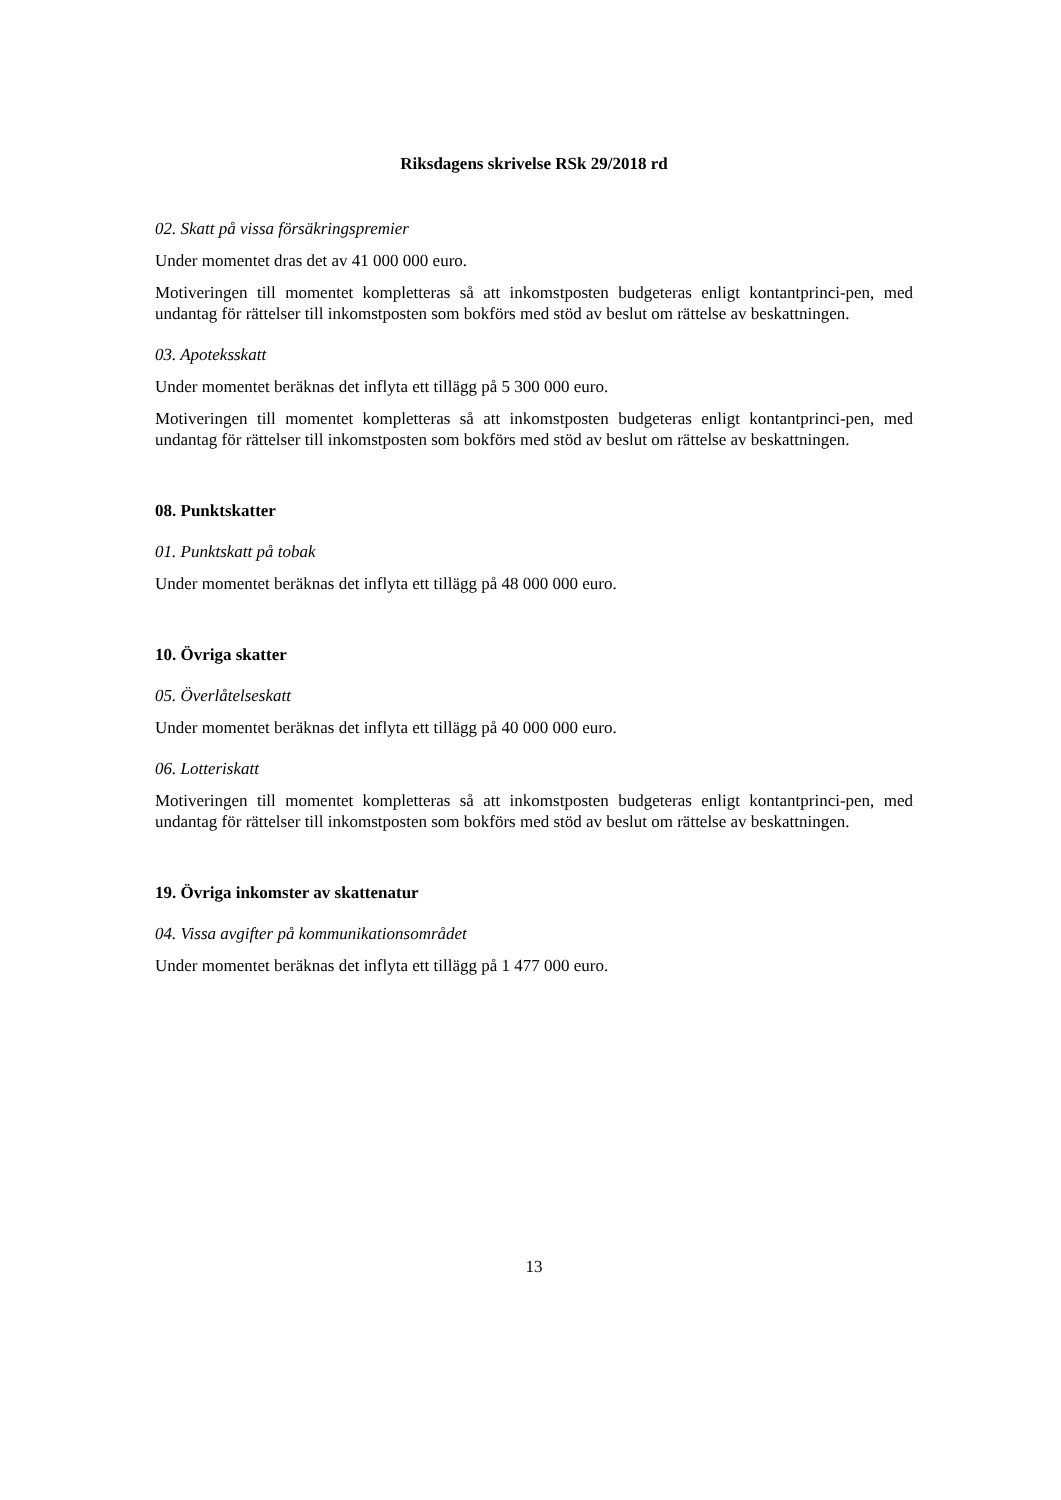Riksdagens skrivelse RSk 29/2018 rd
02. Skatt på vissa försäkringspremier
Under momentet dras det av 41 000 000 euro.
Motiveringen till momentet kompletteras så att inkomstposten budgeteras enligt kontantprinci-pen, med undantag för rättelser till inkomstposten som bokförs med stöd av beslut om rättelse av beskattningen.
03. Apoteksskatt
Under momentet beräknas det inflyta ett tillägg på 5 300 000 euro.
Motiveringen till momentet kompletteras så att inkomstposten budgeteras enligt kontantprinci-pen, med undantag för rättelser till inkomstposten som bokförs med stöd av beslut om rättelse av beskattningen.
08. Punktskatter
01. Punktskatt på tobak
Under momentet beräknas det inflyta ett tillägg på 48 000 000 euro.
10. Övriga skatter
05. Överlåtelseskatt
Under momentet beräknas det inflyta ett tillägg på 40 000 000 euro.
06. Lotteriskatt
Motiveringen till momentet kompletteras så att inkomstposten budgeteras enligt kontantprinci-pen, med undantag för rättelser till inkomstposten som bokförs med stöd av beslut om rättelse av beskattningen.
19. Övriga inkomster av skattenatur
04. Vissa avgifter på kommunikationsområdet
Under momentet beräknas det inflyta ett tillägg på 1 477 000 euro.
13